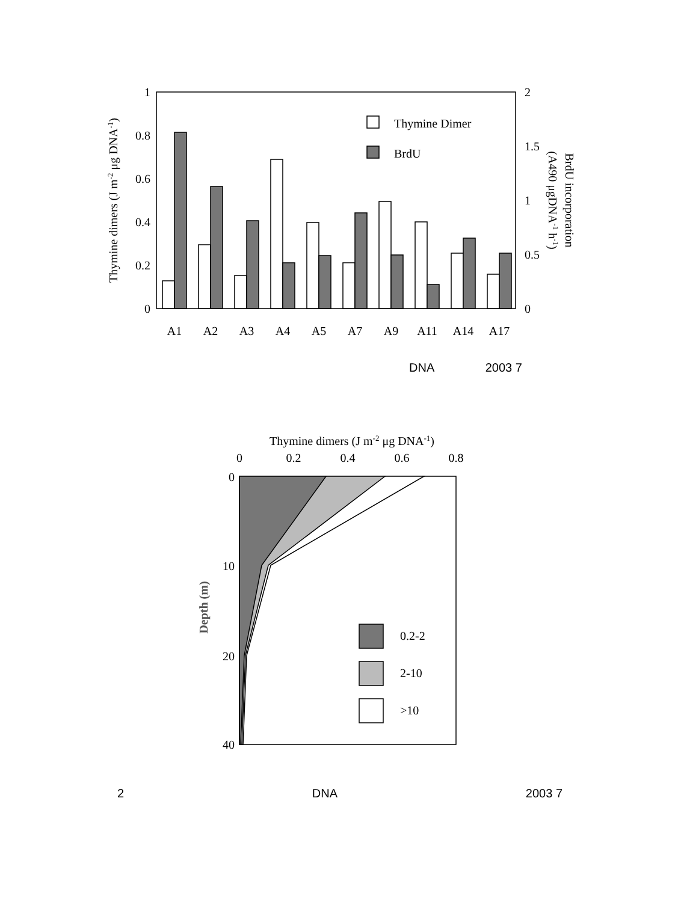1
0.8
0.6
0.4
0.2
0
2
1.5
1
0.5
0
Thymine dimers (J m-2 μg DNA-1)
BrdU incorporation
(A490 μgDNA-1 h-1)
Thymine Dimer
BrdU
A1
A2
A3
A4
A5
A7
A9
A11
A14
A17
DNA 2003 7
Thymine dimers (J m-2 μg DNA-1)
0
0.2
0.4
0.6
0.8
0
10
20
40
Depth (m)
0.2-2
2-10
>10
2 DNA 2003 7